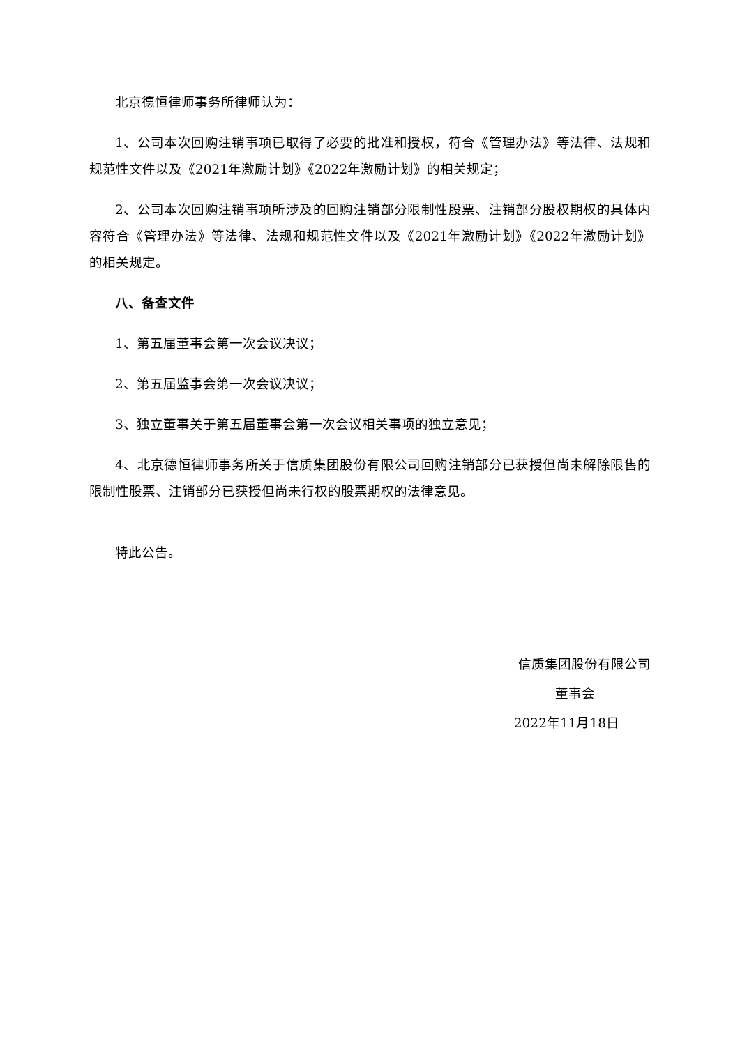北京德恒律师事务所律师认为：
1、公司本次回购注销事项已取得了必要的批准和授权，符合《管理办法》等法律、法规和规范性文件以及《2021年激励计划》《2022年激励计划》的相关规定；
2、公司本次回购注销事项所涉及的回购注销部分限制性股票、注销部分股权期权的具体内容符合《管理办法》等法律、法规和规范性文件以及《2021年激励计划》《2022年激励计划》的相关规定。
八、备查文件
1、第五届董事会第一次会议决议；
2、第五届监事会第一次会议决议；
3、独立董事关于第五届董事会第一次会议相关事项的独立意见；
4、北京德恒律师事务所关于信质集团股份有限公司回购注销部分已获授但尚未解除限售的限制性股票、注销部分已获授但尚未行权的股票期权的法律意见。
特此公告。
信质集团股份有限公司
董事会
2022年11月18日